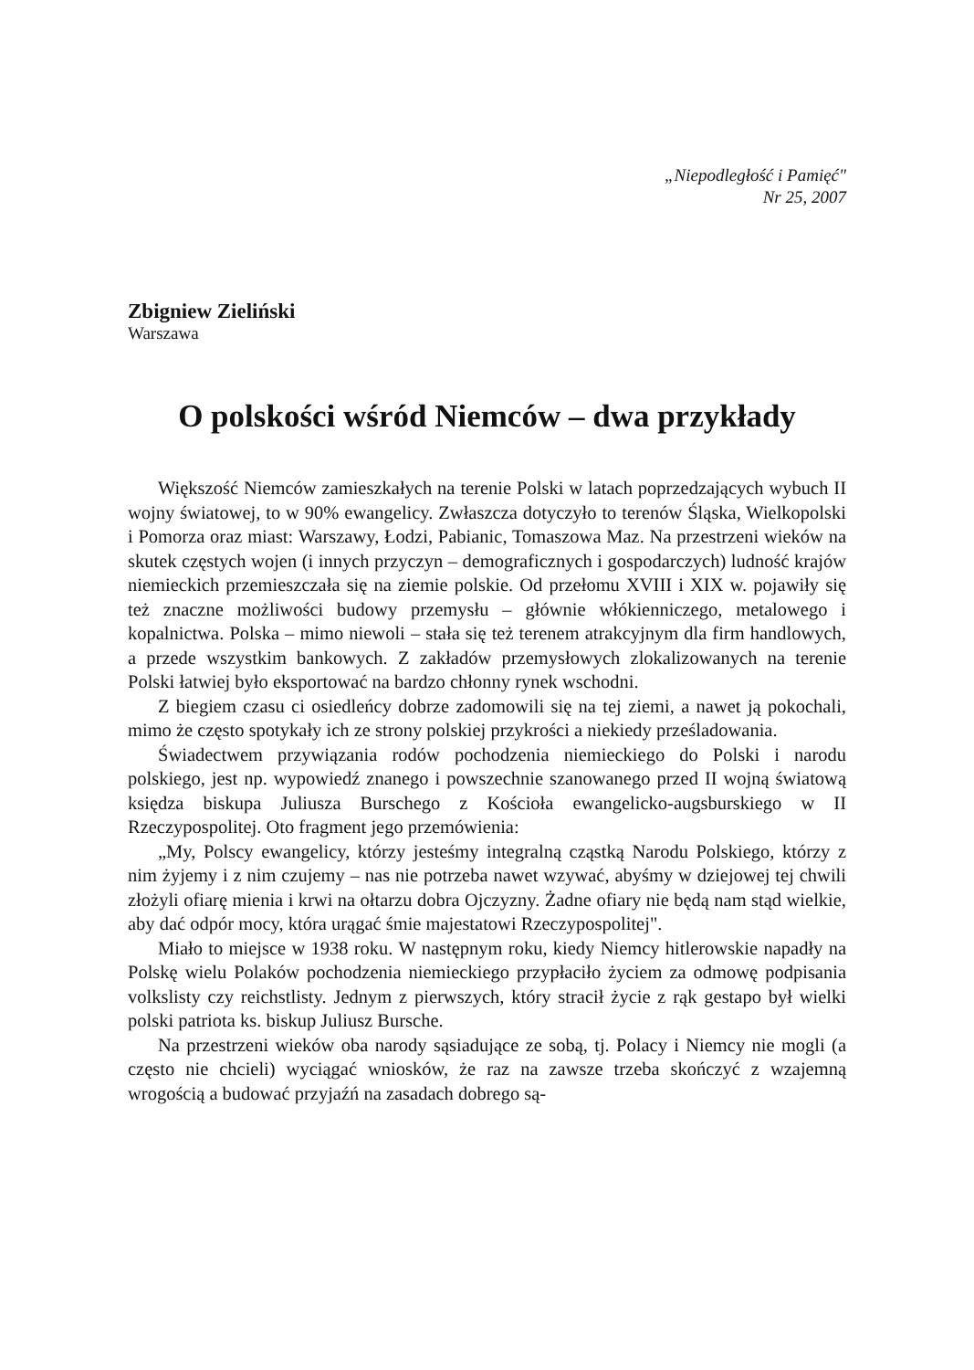„Niepodległość i Pamięć"
Nr 25, 2007
Zbigniew Zieliński
Warszawa
O polskości wśród Niemców – dwa przykłady
Większość Niemców zamieszkałych na terenie Polski w latach poprzedzających wybuch II wojny światowej, to w 90% ewangelicy. Zwłaszcza dotyczyło to terenów Śląska, Wielkopolski i Pomorza oraz miast: Warszawy, Łodzi, Pabianic, Tomaszowa Maz. Na przestrzeni wieków na skutek częstych wojen (i innych przyczyn – demograficznych i gospodarczych) ludność krajów niemieckich przemieszczała się na ziemie polskie. Od przełomu XVIII i XIX w. pojawiły się też znaczne możliwości budowy przemysłu – głównie włókienniczego, metalowego i kopalnictwa. Polska – mimo niewoli – stała się też terenem atrakcyjnym dla firm handlowych, a przede wszystkim bankowych. Z zakładów przemysłowych zlokalizowanych na terenie Polski łatwiej było eksportować na bardzo chłonny rynek wschodni.
Z biegiem czasu ci osiedleńcy dobrze zadomowili się na tej ziemi, a nawet ją pokochali, mimo że często spotykały ich ze strony polskiej przykrości a niekiedy prześladowania.
Świadectwem przywiązania rodów pochodzenia niemieckiego do Polski i narodu polskiego, jest np. wypowiedź znanego i powszechnie szanowanego przed II wojną światową księdza biskupa Juliusza Burschego z Kościoła ewangelicko-augsburskiego w II Rzeczypospolitej. Oto fragment jego przemówienia:
„My, Polscy ewangelicy, którzy jesteśmy integralną cząstką Narodu Polskiego, którzy z nim żyjemy i z nim czujemy – nas nie potrzeba nawet wzywać, abyśmy w dziejowej tej chwili złożyli ofiarę mienia i krwi na ołtarzu dobra Ojczyzny. Żadne ofiary nie będą nam stąd wielkie, aby dać odpór mocy, która urągać śmie majestatowi Rzeczypospolitej".
Miało to miejsce w 1938 roku. W następnym roku, kiedy Niemcy hitlerowskie napadły na Polskę wielu Polaków pochodzenia niemieckiego przypłaciło życiem za odmowę podpisania volkslisty czy reichstlisty. Jednym z pierwszych, który stracił życie z rąk gestapo był wielki polski patriota ks. biskup Juliusz Bursche.
Na przestrzeni wieków oba narody sąsiadujące ze sobą, tj. Polacy i Niemcy nie mogli (a często nie chcieli) wyciągać wniosków, że raz na zawsze trzeba skończyć z wzajemną wrogością a budować przyjaźń na zasadach dobrego są-